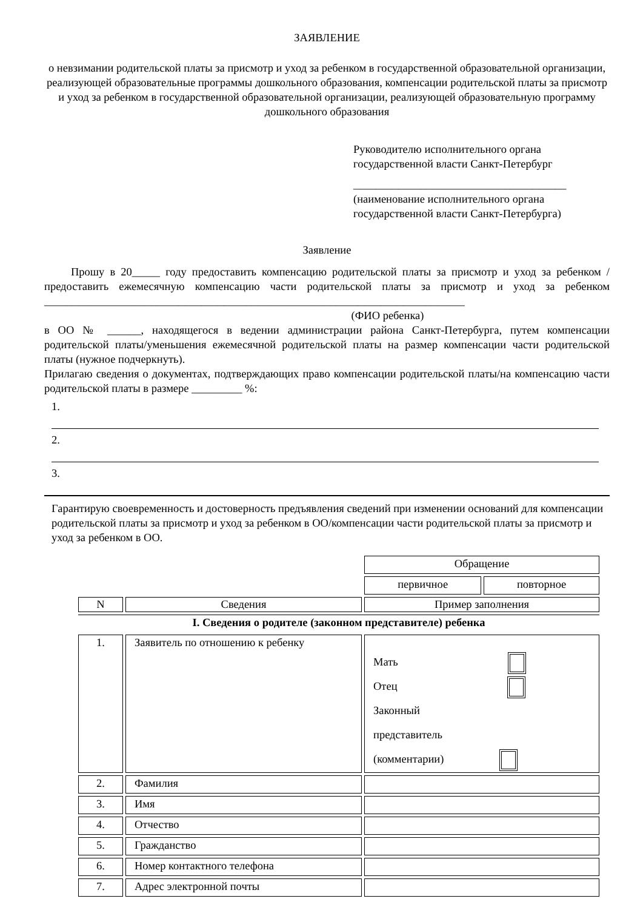ЗАЯВЛЕНИЕ
о невзимании родительской платы за присмотр и уход за ребенком в государственной образовательной организации, реализующей образовательные программы дошкольного образования, компенсации родительской платы за присмотр и уход за ребенком в государственной образовательной организации, реализующей образовательную программу дошкольного образования
Руководителю исполнительного органа государственной власти Санкт-Петербург
______________________________________
(наименование исполнительного органа государственной власти Санкт-Петербурга)
Заявление
Прошу в 20_____ году предоставить компенсацию родительской платы за присмотр и уход за ребенком /предоставить ежемесячную компенсацию части родительской платы за присмотр и уход за ребенком ___________________________________________________________________________
(ФИО ребенка)
в ОО № ______, находящегося в ведении администрации района Санкт-Петербурга, путем компенсации родительской платы/уменьшения ежемесячной родительской платы на размер компенсации части родительской платы (нужное подчеркнуть).
Прилагаю сведения о документах, подтверждающих право компенсации родительской платы/на компенсацию части родительской платы в размере _________ %:
1.
2.
3.
Гарантирую своевременность и достоверность предъявления сведений при изменении оснований для компенсации родительской платы за присмотр и уход за ребенком в ОО/компенсации части родительской платы за присмотр и уход за ребенком в ОО.
| | | Обращение | |
| | | первичное | повторное |
| N | Сведения | Пример заполнения | |
| I. Сведения о родителе (законном представителе) ребенка | | | |
| 1. | Заявитель по отношению к ребенку | Мать Отец Законный представитель (комментарии) | |
| 2. | Фамилия | | |
| 3. | Имя | | |
| 4. | Отчество | | |
| 5. | Гражданство | | |
| 6. | Номер контактного телефона | | |
| 7. | Адрес электронной почты | | |